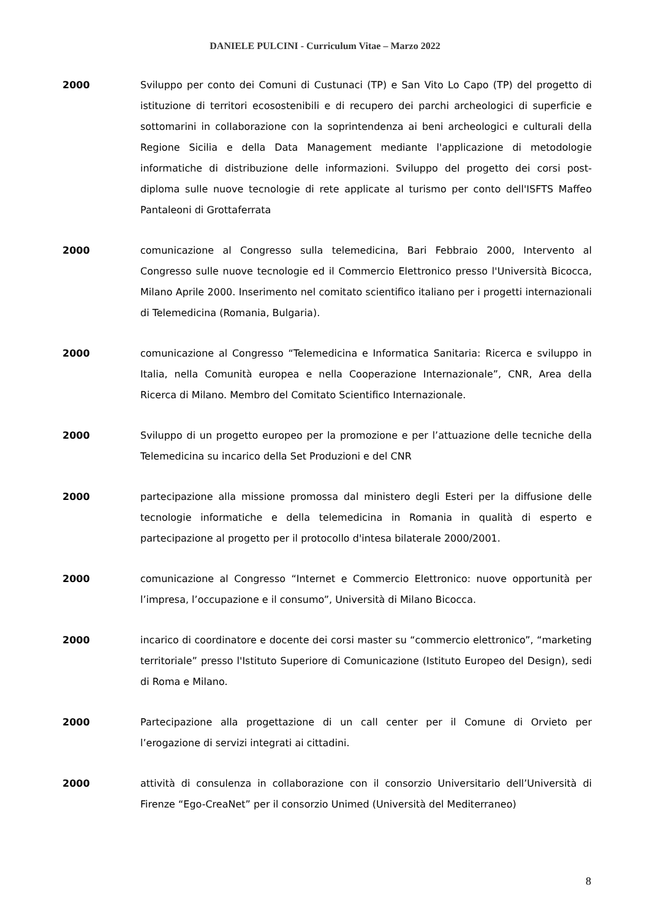DANIELE PULCINI - Curriculum Vitae – Marzo 2022
2000 Sviluppo per conto dei Comuni di Custunaci (TP) e San Vito Lo Capo (TP) del progetto di istituzione di territori ecosostenibili e di recupero dei parchi archeologici di superficie e sottomarini in collaborazione con la soprintendenza ai beni archeologici e culturali della Regione Sicilia e della Data Management mediante l'applicazione di metodologie informatiche di distribuzione delle informazioni. Sviluppo del progetto dei corsi post-diploma sulle nuove tecnologie di rete applicate al turismo per conto dell'ISFTS Maffeo Pantaleoni di Grottaferrata
2000 comunicazione al Congresso sulla telemedicina, Bari Febbraio 2000, Intervento al Congresso sulle nuove tecnologie ed il Commercio Elettronico presso l'Università Bicocca, Milano Aprile 2000. Inserimento nel comitato scientifico italiano per i progetti internazionali di Telemedicina (Romania, Bulgaria).
2000 comunicazione al Congresso “Telemedicina e Informatica Sanitaria: Ricerca e sviluppo in Italia, nella Comunità europea e nella Cooperazione Internazionale”, CNR, Area della Ricerca di Milano. Membro del Comitato Scientifico Internazionale.
2000 Sviluppo di un progetto europeo per la promozione e per l’attuazione delle tecniche della Telemedicina su incarico della Set Produzioni e del CNR
2000 partecipazione alla missione promossa dal ministero degli Esteri per la diffusione delle tecnologie informatiche e della telemedicina in Romania in qualità di esperto e partecipazione al progetto per il protocollo d'intesa bilaterale 2000/2001.
2000 comunicazione al Congresso “Internet e Commercio Elettronico: nuove opportunità per l’impresa, l’occupazione e il consumo”, Università di Milano Bicocca.
2000 incarico di coordinatore e docente dei corsi master su “commercio elettronico”, “marketing territoriale” presso l'Istituto Superiore di Comunicazione (Istituto Europeo del Design), sedi di Roma e Milano.
2000 Partecipazione alla progettazione di un call center per il Comune di Orvieto per l’erogazione di servizi integrati ai cittadini.
2000 attività di consulenza in collaborazione con il consorzio Universitario dell’Università di Firenze “Ego-CreaNet” per il consorzio Unimed (Università del Mediterraneo)
8